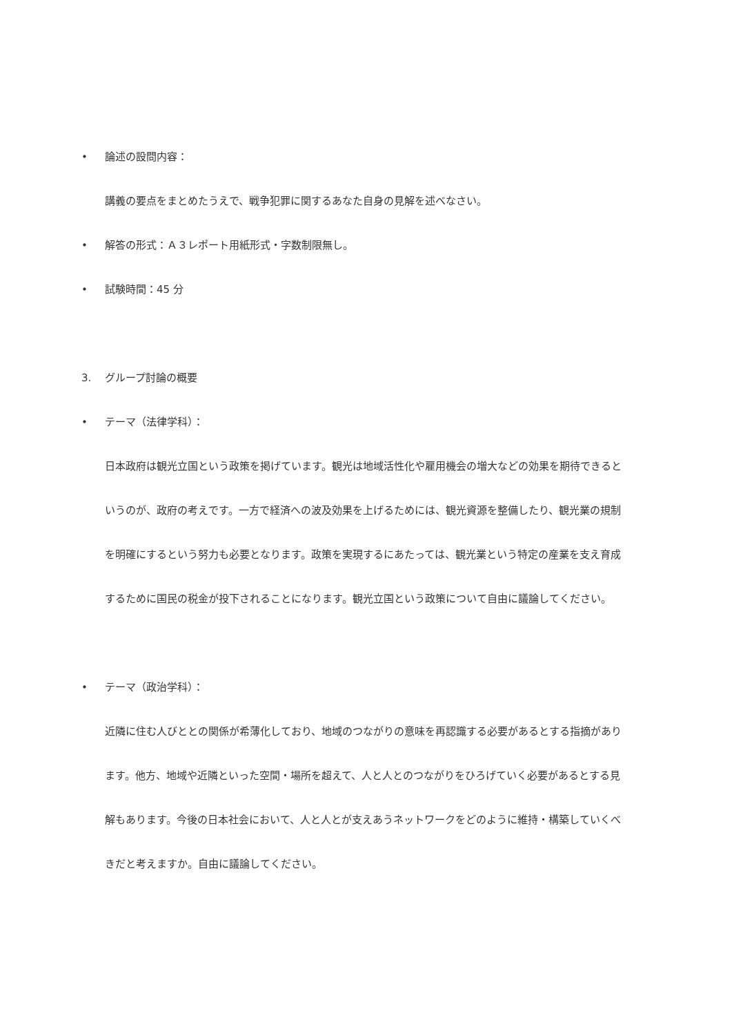• 論述の設問内容：
講義の要点をまとめたうえで、戦争犯罪に関するあなた自身の見解を述べなさい。
• 解答の形式：Ａ３レポート用紙形式・字数制限無し。
• 試験時間：45 分
3. グループ討論の概要
• テーマ（法律学科）：
日本政府は観光立国という政策を掲げています。観光は地域活性化や雇用機会の増大などの効果を期待できるというのが、政府の考えです。一方で経済への波及効果を上げるためには、観光資源を整備したり、観光業の規制を明確にするという努力も必要となります。政策を実現するにあたっては、観光業という特定の産業を支え育成するために国民の税金が投下されることになります。観光立国という政策について自由に議論してください。
• テーマ（政治学科）：
近隣に住む人びととの関係が希薄化しており、地域のつながりの意味を再認識する必要があるとする指摘があります。他方、地域や近隣といった空間・場所を超えて、人と人とのつながりをひろげていく必要があるとする見解もあります。今後の日本社会において、人と人とが支えあうネットワークをどのように維持・構築していくべきだと考えますか。自由に議論してください。